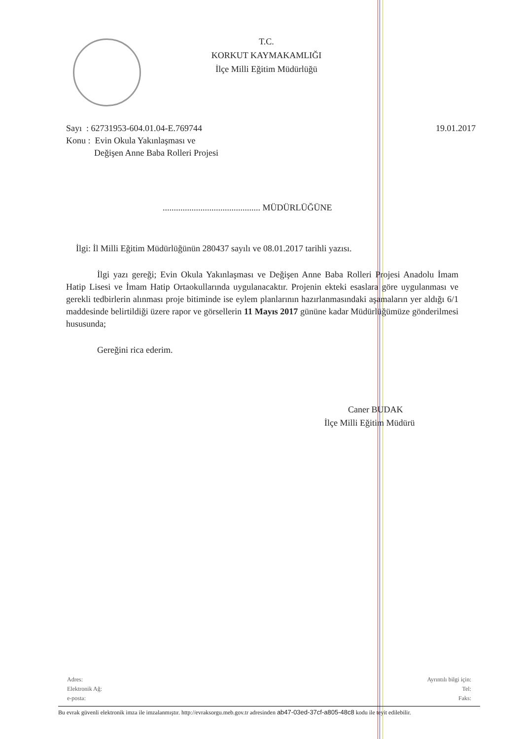T.C.
KORKUT KAYMAKAMLIĞI
İlçe Milli Eğitim Müdürlüğü
Sayı : 62731953-604.01.04-E.769744
19.01.2017
Konu : Evin Okula Yakınlaşması ve
Değişen Anne Baba Rolleri Projesi
............................................ MÜDÜRLÜĞÜNE
İlgi: İl Milli Eğitim Müdürlüğünün 280437 sayılı ve 08.01.2017 tarihli yazısı.
İlgi yazı gereği; Evin Okula Yakınlaşması ve Değişen Anne Baba Rolleri Projesi Anadolu İmam Hatip Lisesi ve İmam Hatip Ortaokullarında uygulanacaktır. Projenin ekteki esaslara göre uygulanması ve gerekli tedbirlerin alınması proje bitiminde ise eylem planlarının hazırlanmasındaki aşamaların yer aldığı 6/1 maddesinde belirtildiği üzere rapor ve görsellerin 11 Mayıs 2017 gününe kadar Müdürlüğümüze gönderilmesi hususunda;
Gereğini rica ederim.
Caner BUDAK
İlçe Milli Eğitim Müdürü
Adres:
Elektronik Ağ:
e-posta:
Ayrıntılı bilgi için:
Tel:
Faks:
Bu evrak güvenli elektronik imza ile imzalanmıştır. http://evraksorgu.meb.gov.tr adresinden ab47-03ed-37cf-a805-48c8 kodu ile teyit edilebilir.